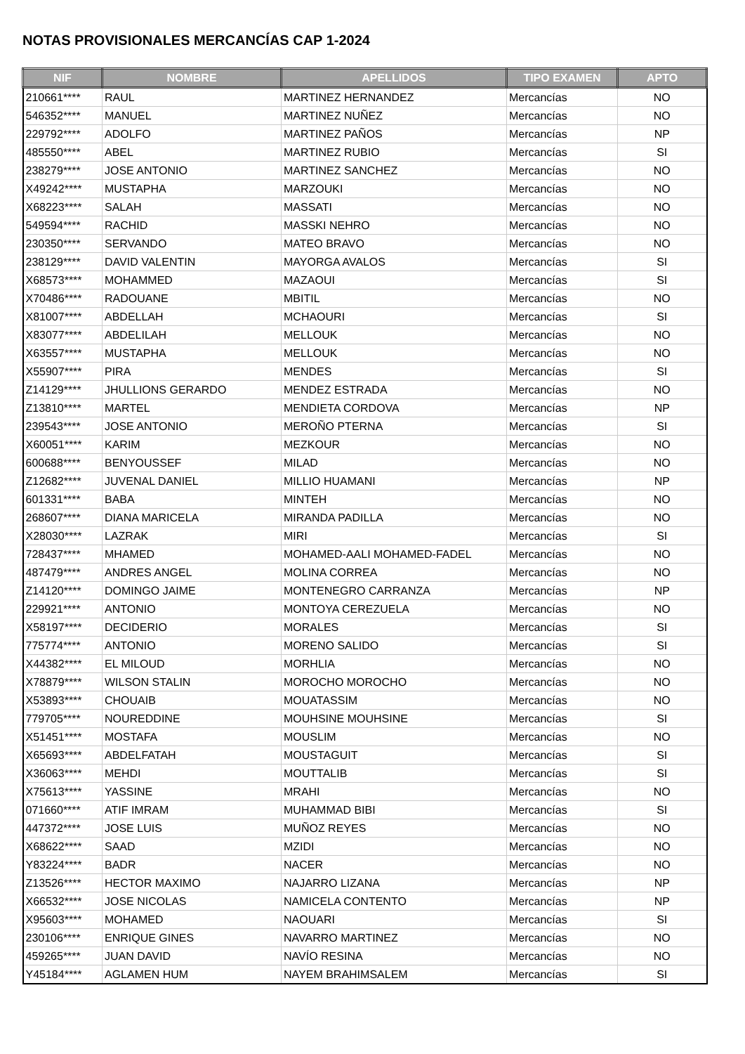NOTAS PROVISIONALES MERCANCÍAS CAP 1-2024
| NIF | NOMBRE | APELLIDOS | TIPO EXAMEN | APTO |
| --- | --- | --- | --- | --- |
| 210661**** | RAUL | MARTINEZ HERNANDEZ | Mercancías | NO |
| 546352**** | MANUEL | MARTINEZ NUÑEZ | Mercancías | NO |
| 229792**** | ADOLFO | MARTINEZ PAÑOS | Mercancías | NP |
| 485550**** | ABEL | MARTINEZ RUBIO | Mercancías | SI |
| 238279**** | JOSE ANTONIO | MARTINEZ SANCHEZ | Mercancías | NO |
| X49242**** | MUSTAPHA | MARZOUKI | Mercancías | NO |
| X68223**** | SALAH | MASSATI | Mercancías | NO |
| 549594**** | RACHID | MASSKI NEHRO | Mercancías | NO |
| 230350**** | SERVANDO | MATEO BRAVO | Mercancías | NO |
| 238129**** | DAVID VALENTIN | MAYORGA AVALOS | Mercancías | SI |
| X68573**** | MOHAMMED | MAZAOUI | Mercancías | SI |
| X70486**** | RADOUANE | MBITIL | Mercancías | NO |
| X81007**** | ABDELLAH | MCHAOURI | Mercancías | SI |
| X83077**** | ABDELILAH | MELLOUK | Mercancías | NO |
| X63557**** | MUSTAPHA | MELLOUK | Mercancías | NO |
| X55907**** | PIRA | MENDES | Mercancías | SI |
| Z14129**** | JHULLIONS GERARDO | MENDEZ ESTRADA | Mercancías | NO |
| Z13810**** | MARTEL | MENDIETA CORDOVA | Mercancías | NP |
| 239543**** | JOSE ANTONIO | MEROÑO PTERNA | Mercancías | SI |
| X60051**** | KARIM | MEZKOUR | Mercancías | NO |
| 600688**** | BENYOUSSEF | MILAD | Mercancías | NO |
| Z12682**** | JUVENAL DANIEL | MILLIO HUAMANI | Mercancías | NP |
| 601331**** | BABA | MINTEH | Mercancías | NO |
| 268607**** | DIANA MARICELA | MIRANDA PADILLA | Mercancías | NO |
| X28030**** | LAZRAK | MIRI | Mercancías | SI |
| 728437**** | MHAMED | MOHAMED-AALI MOHAMED-FADEL | Mercancías | NO |
| 487479**** | ANDRES ANGEL | MOLINA CORREA | Mercancías | NO |
| Z14120**** | DOMINGO JAIME | MONTENEGRO CARRANZA | Mercancías | NP |
| 229921**** | ANTONIO | MONTOYA CEREZUELA | Mercancías | NO |
| X58197**** | DECIDERIO | MORALES | Mercancías | SI |
| 775774**** | ANTONIO | MORENO SALIDO | Mercancías | SI |
| X44382**** | EL MILOUD | MORHLIA | Mercancías | NO |
| X78879**** | WILSON STALIN | MOROCHO MOROCHO | Mercancías | NO |
| X53893**** | CHOUAIB | MOUATASSIM | Mercancías | NO |
| 779705**** | NOUREDDINE | MOUHSINE MOUHSINE | Mercancías | SI |
| X51451**** | MOSTAFA | MOUSLIM | Mercancías | NO |
| X65693**** | ABDELFATAH | MOUSTAGUIT | Mercancías | SI |
| X36063**** | MEHDI | MOUTTALIB | Mercancías | SI |
| X75613**** | YASSINE | MRAHI | Mercancías | NO |
| 071660**** | ATIF IMRAM | MUHAMMAD BIBI | Mercancías | SI |
| 447372**** | JOSE LUIS | MUÑOZ REYES | Mercancías | NO |
| X68622**** | SAAD | MZIDI | Mercancías | NO |
| Y83224**** | BADR | NACER | Mercancías | NO |
| Z13526**** | HECTOR MAXIMO | NAJARRO LIZANA | Mercancías | NP |
| X66532**** | JOSE NICOLAS | NAMICELA CONTENTO | Mercancías | NP |
| X95603**** | MOHAMED | NAOUARI | Mercancías | SI |
| 230106**** | ENRIQUE GINES | NAVARRO MARTINEZ | Mercancías | NO |
| 459265**** | JUAN DAVID | NAVÍO RESINA | Mercancías | NO |
| Y45184**** | AGLAMEN HUM | NAYEM BRAHIMSALEM | Mercancías | SI |